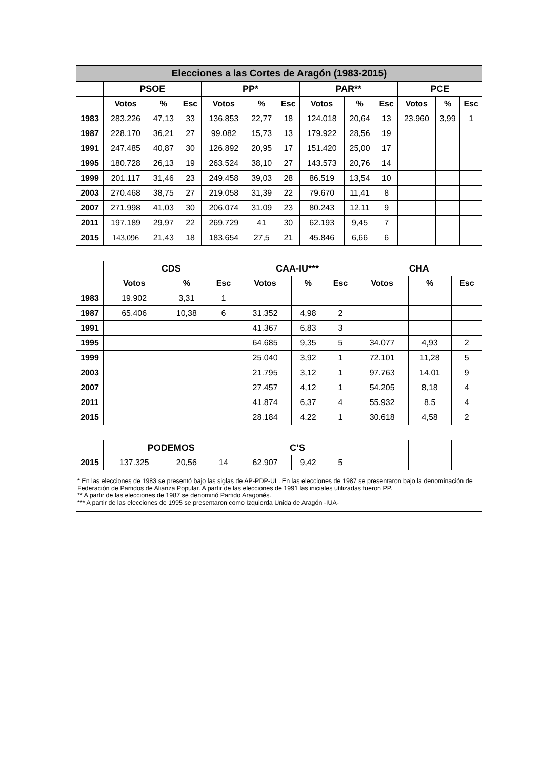| Elecciones a las Cortes de Aragón (1983-2015) | | | | | | | | | | | | |
| --- | --- | --- | --- | --- | --- | --- | --- | --- | --- | --- | --- | --- |
| | PSOE | | | PP* | | | PAR** | | | PCE | | |
| | Votos | % | Esc | Votos | % | Esc | Votos | % | Esc | Votos | % | Esc |
| 1983 | 283.226 | 47,13 | 33 | 136.853 | 22,77 | 18 | 124.018 | 20,64 | 13 | 23.960 | 3,99 | 1 |
| 1987 | 228.170 | 36,21 | 27 | 99.082 | 15,73 | 13 | 179.922 | 28,56 | 19 | | | |
| 1991 | 247.485 | 40,87 | 30 | 126.892 | 20,95 | 17 | 151.420 | 25,00 | 17 | | | |
| 1995 | 180.728 | 26,13 | 19 | 263.524 | 38,10 | 27 | 143.573 | 20,76 | 14 | | | |
| 1999 | 201.117 | 31,46 | 23 | 249.458 | 39,03 | 28 | 86.519 | 13,54 | 10 | | | |
| 2003 | 270.468 | 38,75 | 27 | 219.058 | 31,39 | 22 | 79.670 | 11,41 | 8 | | | |
| 2007 | 271.998 | 41,03 | 30 | 206.074 | 31.09 | 23 | 80.243 | 12,11 | 9 | | | |
| 2011 | 197.189 | 29,97 | 22 | 269.729 | 41 | 30 | 62.193 | 9,45 | 7 | | | |
| 2015 | 143.096 | 21,43 | 18 | 183.654 | 27,5 | 21 | 45.846 | 6,66 | 6 | | | |
| | CDS | | | CAA-IU*** | | | CHA | | |
| --- | --- | --- | --- | --- | --- | --- | --- | --- | --- |
| | Votos | % | Esc | Votos | % | Esc | Votos | % | Esc |
| 1983 | 19.902 | 3,31 | 1 | | | | | | |
| 1987 | 65.406 | 10,38 | 6 | 31.352 | 4,98 | 2 | | | |
| 1991 | | | | 41.367 | 6,83 | 3 | | | |
| 1995 | | | | 64.685 | 9,35 | 5 | 34.077 | 4,93 | 2 |
| 1999 | | | | 25.040 | 3,92 | 1 | 72.101 | 11,28 | 5 |
| 2003 | | | | 21.795 | 3,12 | 1 | 97.763 | 14,01 | 9 |
| 2007 | | | | 27.457 | 4,12 | 1 | 54.205 | 8,18 | 4 |
| 2011 | | | | 41.874 | 6,37 | 4 | 55.932 | 8,5 | 4 |
| 2015 | | | | 28.184 | 4.22 | 1 | 30.618 | 4,58 | 2 |
| | PODEMOS | | | C’S | | | | | |
| 2015 | 137.325 | 20,56 | 14 | 62.907 | 9,42 | 5 | | | |
* En las elecciones de 1983 se presentó bajo las siglas de AP-PDP-UL. En las elecciones de 1987 se presentaron bajo la denominación de Federación de Partidos de Alianza Popular. A partir de las elecciones de 1991 las iniciales utilizadas fueron PP.
** A partir de las elecciones de 1987 se denominó Partido Aragonés.
*** A partir de las elecciones de 1995 se presentaron como Izquierda Unida de Aragón -IUA-